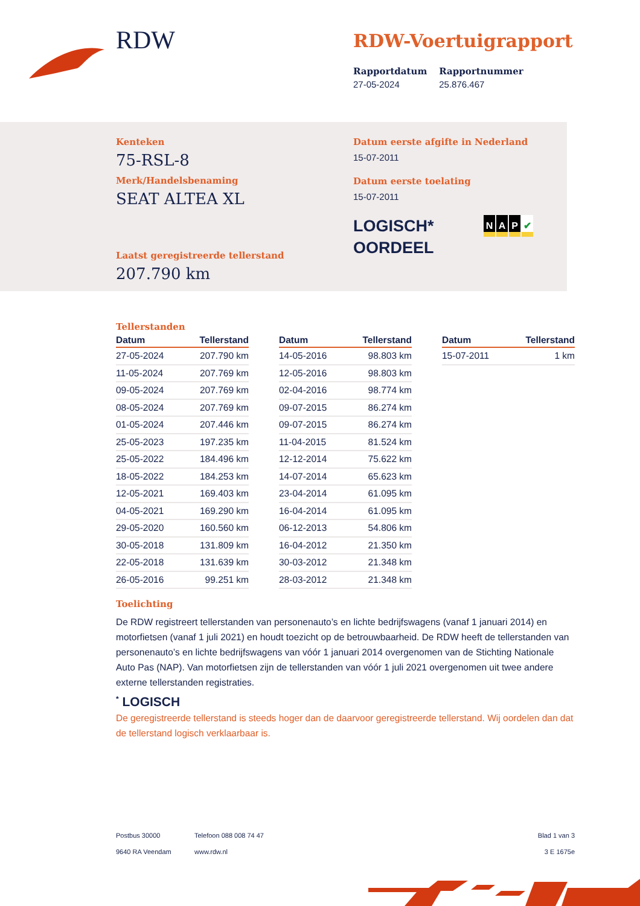RDW
RDW-Voertuigrapport
Rapportdatum
27-05-2024
Rapportnummer
25.876.467
Kenteken
75-RSL-8
Merk/Handelsbenaming
SEAT ALTEA XL
Laatst geregistreerde tellerstand
207.790 km
Datum eerste afgifte in Nederland
15-07-2011
Datum eerste toelating
15-07-2011
LOGISCH*
OORDEEL
NAP ✔
Tellerstanden
| Datum | Tellerstand |
| --- | --- |
| 27-05-2024 | 207.790 km |
| 11-05-2024 | 207.769 km |
| 09-05-2024 | 207.769 km |
| 08-05-2024 | 207.769 km |
| 01-05-2024 | 207.446 km |
| 25-05-2023 | 197.235 km |
| 25-05-2022 | 184.496 km |
| 18-05-2022 | 184.253 km |
| 12-05-2021 | 169.403 km |
| 04-05-2021 | 169.290 km |
| 29-05-2020 | 160.560 km |
| 30-05-2018 | 131.809 km |
| 22-05-2018 | 131.639 km |
| 26-05-2016 | 99.251 km |
| Datum | Tellerstand |
| --- | --- |
| 14-05-2016 | 98.803 km |
| 12-05-2016 | 98.803 km |
| 02-04-2016 | 98.774 km |
| 09-07-2015 | 86.274 km |
| 09-07-2015 | 86.274 km |
| 11-04-2015 | 81.524 km |
| 12-12-2014 | 75.622 km |
| 14-07-2014 | 65.623 km |
| 23-04-2014 | 61.095 km |
| 16-04-2014 | 61.095 km |
| 06-12-2013 | 54.806 km |
| 16-04-2012 | 21.350 km |
| 30-03-2012 | 21.348 km |
| 28-03-2012 | 21.348 km |
| Datum | Tellerstand |
| --- | --- |
| 15-07-2011 | 1 km |
Toelichting
De RDW registreert tellerstanden van personenauto’s en lichte bedrijfswagens (vanaf 1 januari 2014) en motorfietsen (vanaf 1 juli 2021) en houdt toezicht op de betrouwbaarheid. De RDW heeft de tellerstanden van personenauto’s en lichte bedrijfswagens van vóór 1 januari 2014 overgenomen van de Stichting Nationale Auto Pas (NAP). Van motorfietsen zijn de tellerstanden van vóór 1 juli 2021 overgenomen uit twee andere externe tellerstanden registraties.
<sup>*</sup> LOGISCH
De geregistreerde tellerstand is steeds hoger dan de daarvoor geregistreerde tellerstand. Wij oordelen dan dat de tellerstand logisch verklaarbaar is.
Postbus 30000
9640 RA Veendam
Telefoon 088 008 74 47
www.rdw.nl
Blad 1 van 3
3 E 1675e